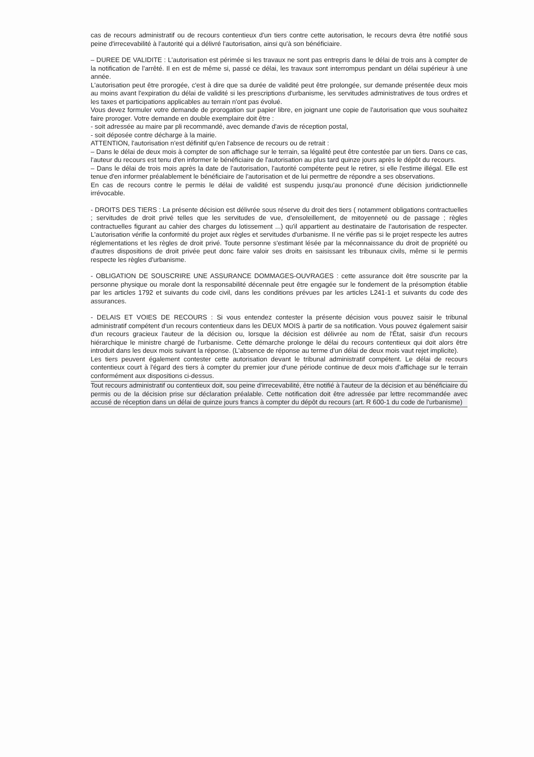cas de recours administratif ou de recours contentieux d'un tiers contre cette autorisation, le recours devra être notifié sous peine d'irrecevabilité à l'autorité qui a délivré l'autorisation, ainsi qu'à son bénéficiaire.
– DUREE DE VALIDITE : L'autorisation est périmée si les travaux ne sont pas entrepris dans le délai de trois ans à compter de la notification de l'arrêté. Il en est de même si, passé ce délai, les travaux sont interrompus pendant un délai supérieur à une année.
L'autorisation peut être prorogée, c'est à dire que sa durée de validité peut être prolongée, sur demande présentée deux mois au moins avant l'expiration du délai de validité si les prescriptions d'urbanisme, les servitudes administratives de tous ordres et les taxes et participations applicables au terrain n'ont pas évolué.
Vous devez formuler votre demande de prorogation sur papier libre, en joignant une copie de l'autorisation que vous souhaitez faire proroger. Votre demande en double exemplaire doit être :
- soit adressée au maire par pli recommandé, avec demande d'avis de réception postal,
- soit déposée contre décharge à la mairie.
ATTENTION, l'autorisation n'est définitif qu'en l'absence de recours ou de retrait :
– Dans le délai de deux mois à compter de son affichage sur le terrain, sa légalité peut être contestée par un tiers. Dans ce cas, l'auteur du recours est tenu d'en informer le bénéficiaire de l'autorisation au plus tard quinze jours après le dépôt du recours.
– Dans le délai de trois mois après la date de l'autorisation, l'autorité compétente peut le retirer, si elle l'estime illégal. Elle est tenue d'en informer préalablement le bénéficiaire de l'autorisation et de lui permettre de répondre a ses observations.
En cas de recours contre le permis le délai de validité est suspendu jusqu'au prononcé d'une décision juridictionnelle irrévocable.
- DROITS DES TIERS : La présente décision est délivrée sous réserve du droit des tiers ( notamment obligations contractuelles ; servitudes de droit privé telles que les servitudes de vue, d'ensoleillement, de mitoyenneté ou de passage ; règles contractuelles figurant au cahier des charges du lotissement ...) qu'il appartient au destinataire de l'autorisation de respecter. L'autorisation vérifie la conformité du projet aux règles et servitudes d'urbanisme. Il ne vérifie pas si le projet respecte les autres réglementations et les règles de droit privé. Toute personne s'estimant lésée par la méconnaissance du droit de propriété ou d'autres dispositions de droit privée peut donc faire valoir ses droits en saisissant les tribunaux civils, même si le permis respecte les règles d'urbanisme.
- OBLIGATION DE SOUSCRIRE UNE ASSURANCE DOMMAGES-OUVRAGES : cette assurance doit être souscrite par la personne physique ou morale dont la responsabilité décennale peut être engagée sur le fondement de la présomption établie par les articles 1792 et suivants du code civil, dans les conditions prévues par les articles L241-1 et suivants du code des assurances.
- DELAIS ET VOIES DE RECOURS : Si vous entendez contester la présente décision vous pouvez saisir le tribunal administratif compétent d'un recours contentieux dans les DEUX MOIS à partir de sa notification. Vous pouvez également saisir d'un recours gracieux l'auteur de la décision ou, lorsque la décision est délivrée au nom de l'État, saisir d'un recours hiérarchique le ministre chargé de l'urbanisme. Cette démarche prolonge le délai du recours contentieux qui doit alors être introduit dans les deux mois suivant la réponse. (L'absence de réponse au terme d'un délai de deux mois vaut rejet implicite).
Les tiers peuvent également contester cette autorisation devant le tribunal administratif compétent. Le délai de recours contentieux court à l'égard des tiers à compter du premier jour d'une période continue de deux mois d'affichage sur le terrain conformément aux dispositions ci-dessus.
Tout recours administratif ou contentieux doit, sou peine d'irrecevabilité, être notifié à l'auteur de la décision et au bénéficiaire du permis ou de la décision prise sur déclaration préalable. Cette notification doit être adressée par lettre recommandée avec accusé de réception dans un délai de quinze jours francs à compter du dépôt du recours (art. R 600-1 du code de l'urbanisme)